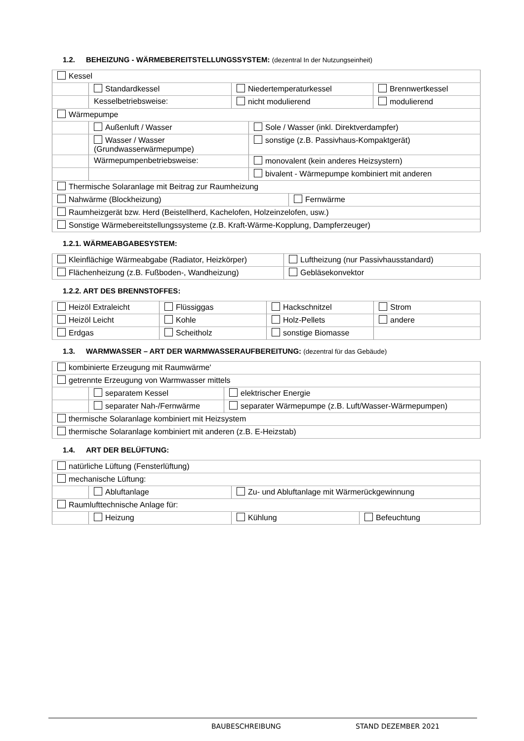1.2. BEHEIZUNG - WÄRMEBEREITSTELLUNGSSYSTEM: (dezentral In der Nutzungseinheit)
| Kessel | | | |
| | Standardkessel | Niedertemperaturkessel | Brennwertkessel |
| | Kesselbetriebsweise: | nicht modulierend | modulierend |
| Wärmepumpe | | |
| | Außenluft / Wasser | Sole / Wasser (inkl. Direktverdampfer) |
| | Wasser / Wasser (Grundwasserwärmepumpe) | sonstige (z.B. Passivhaus-Kompaktgerät) |
| | Wärmepumpenbetriebsweise: | monovalent (kein anderes Heizsystern) |
| | | bivalent - Wärmepumpe kombiniert mit anderen |
| Thermische Solaranlage mit Beitrag zur Raumheizung | | |
| Nahwärme (Blockheizung) | Fernwärme |
| Raumheizgerät bzw. Herd (Beistellherd, Kachelofen, Holzeinzelofen, usw.) | |
| Sonstige Wärmebereitstellungssysteme (z.B. Kraft-Wärme-Kopplung, Dampferzeuger) | |
1.2.1. WÄRMEABGABESYSTEM:
| Kleinflächige Wärmeabgabe (Radiator, Heizkörper) | Luftheizung (nur Passivhausstandard) |
| Flächenheizung (z.B. Fußboden-, Wandheizung) | Gebläsekonvektor |
1.2.2. ART DES BRENNSTOFFES:
| Heizöl Extraleicht | Flüssiggas | Hackschnitzel | Strom |
| Heizöl Leicht | Kohle | Holz-Pellets | andere |
| Erdgas | Scheitholz | sonstige Biomasse | |
1.3. WARMWASSER – ART DER WARMWASSERAUFBEREITUNG: (dezentral für das Gebäude)
| kombinierte Erzeugung mit Raumwärme' | | |
| getrennte Erzeugung von Warmwasser mittels | | |
| | separatem Kessel | elektrischer Energie |
| | separater Nah-/Fernwärme | separater Wärmepumpe (z.B. Luft/Wasser-Wärmepumpen) |
| thermische Solaranlage kombiniert mit Heizsystem | | |
| thermische Solaranlage kombiniert mit anderen (z.B. E-Heizstab) | | |
1.4. ART DER BELÜFTUNG:
| natürliche Lüftung (Fensterlüftung) | | | |
| mechanische Lüftung: | | | |
| | Abluftanlage | Zu- und Abluftanlage mit Wärmerückgewinnung | |
| Raumlufttechnische Anlage für: | | | |
| | Heizung | Kühlung | Befeuchtung |
BAUBESCHREIBUNG STAND DEZEMBER 2021